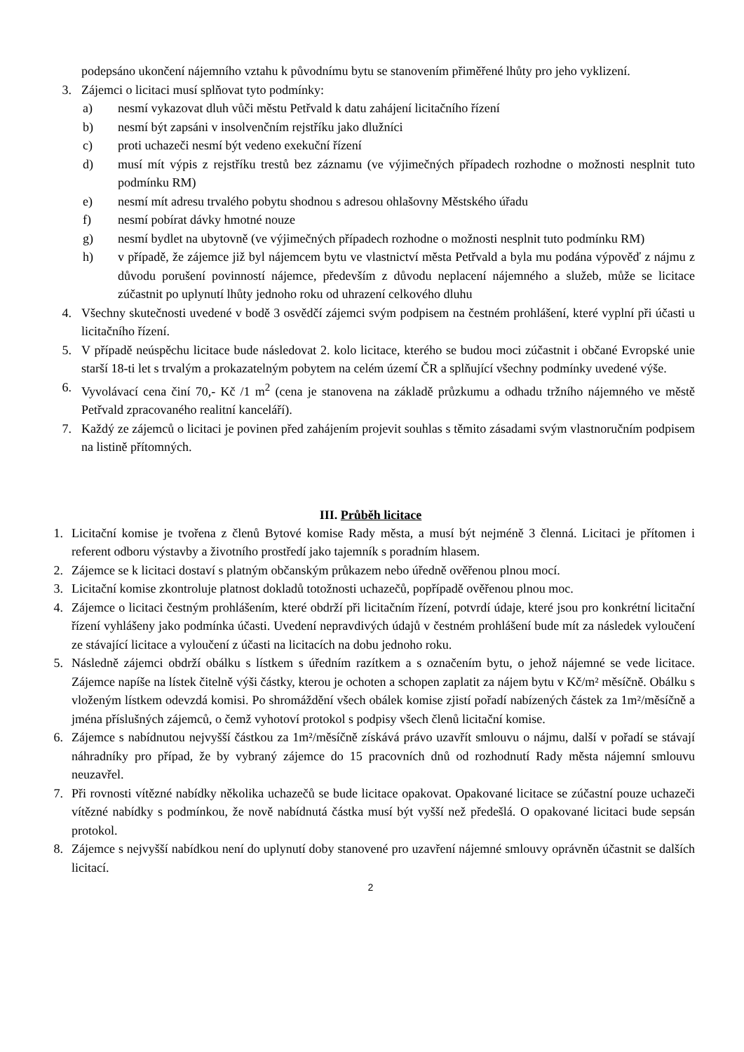podepsáno ukončení nájemního vztahu k původnímu bytu se stanovením přiměřené lhůty pro jeho vyklizení.
3. Zájemci o licitaci musí splňovat tyto podmínky:
a) nesmí vykazovat dluh vůči městu Petřvald k datu zahájení licitačního řízení
b) nesmí být zapsáni v insolvenčním rejstříku jako dlužníci
c) proti uchazeči nesmí být vedeno exekuční řízení
d) musí mít výpis z rejstříku trestů bez záznamu (ve výjimečných případech rozhodne o možnosti nesplnit tuto podmínku RM)
e) nesmí mít adresu trvalého pobytu shodnou s adresou ohlašovny Městského úřadu
f) nesmí pobírat dávky hmotné nouze
g) nesmí bydlet na ubytovně (ve výjimečných případech rozhodne o možnosti nesplnit tuto podmínku RM)
h) v případě, že zájemce již byl nájemcem bytu ve vlastnictví města Petřvald a byla mu podána výpověď z nájmu z důvodu porušení povinností nájemce, především z důvodu neplacení nájemného a služeb, může se licitace zúčastnit po uplynutí lhůty jednoho roku od uhrazení celkového dluhu
4. Všechny skutečnosti uvedené v bodě 3 osvědčí zájemci svým podpisem na čestném prohlášení, které vyplní při účasti u licitačního řízení.
5. V případě neúspěchu licitace bude následovat 2. kolo licitace, kterého se budou moci zúčastnit i občané Evropské unie starší 18-ti let s trvalým a prokazatelným pobytem na celém území ČR a splňující všechny podmínky uvedené výše.
6. Vyvolávací cena činí 70,- Kč /1 m<sup>2</sup> (cena je stanovena na základě průzkumu a odhadu tržního nájemného ve městě Petřvald zpracovaného realitní kanceláří).
7. Každý ze zájemců o licitaci je povinen před zahájením projevit souhlas s těmito zásadami svým vlastnoručním podpisem na listině přítomných.
III. Průběh licitace
1. Licitační komise je tvořena z členů Bytové komise Rady města, a musí být nejméně 3 členná. Licitaci je přítomen i referent odboru výstavby a životního prostředí jako tajemník s poradním hlasem.
2. Zájemce se k licitaci dostaví s platným občanským průkazem nebo úředně ověřenou plnou mocí.
3. Licitační komise zkontroluje platnost dokladů totožnosti uchazečů, popřípadě ověřenou plnou moc.
4. Zájemce o licitaci čestným prohlášením, které obdrží při licitačním řízení, potvrdí údaje, které jsou pro konkrétní licitační řízení vyhlášeny jako podmínka účasti. Uvedení nepravdivých údajů v čestném prohlášení bude mít za následek vyloučení ze stávající licitace a vyloučení z účasti na licitacích na dobu jednoho roku.
5. Následně zájemci obdrží obálku s lístkem s úředním razítkem a s označením bytu, o jehož nájemné se vede licitace. Zájemce napíše na lístek čitelně výši částky, kterou je ochoten a schopen zaplatit za nájem bytu v Kč/m² měsíčně. Obálku s vloženým lístkem odevzdá komisi. Po shromáždění všech obálek komise zjistí pořadí nabízených částek za 1m²/měsíčně a jména příslušných zájemců, o čemž vyhotoví protokol s podpisy všech členů licitační komise.
6. Zájemce s nabídnutou nejvyšší částkou za 1m²/měsíčně získává právo uzavřít smlouvu o nájmu, další v pořadí se stávají náhradníky pro případ, že by vybraný zájemce do 15 pracovních dnů od rozhodnutí Rady města nájemní smlouvu neuzavřel.
7. Při rovnosti vítězné nabídky několika uchazečů se bude licitace opakovat. Opakované licitace se zúčastní pouze uchazeči vítězné nabídky s podmínkou, že nově nabídnutá částka musí být vyšší než předešlá. O opakované licitaci bude sepsán protokol.
8. Zájemce s nejvyšší nabídkou není do uplynutí doby stanovené pro uzavření nájemné smlouvy oprávněn účastnit se dalších licitací.
2